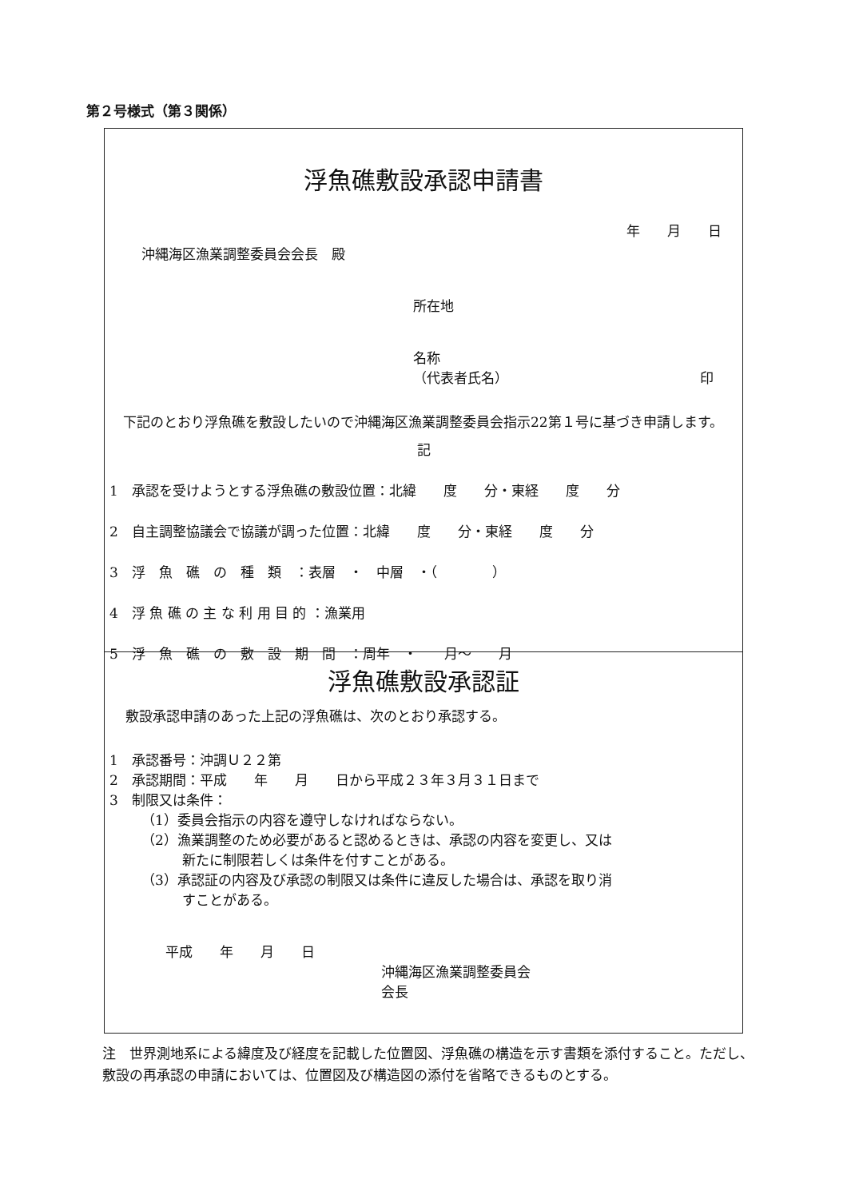第２号様式（第３関係）
浮魚礁敷設承認申請書
年　　月　　日
沖縄海区漁業調整委員会会長　殿
所在地
名称
（代表者氏名） 印
　下記のとおり浮魚礁を敷設したいので沖縄海区漁業調整委員会指示22第１号に基づき申請します。
記
1　承認を受けようとする浮魚礁の敷設位置：北緯　　度　　分・東経　　度　　分
2　自主調整協議会で協議が調った位置：北緯　　度　　分・東経　　度　　分
3　浮　魚　礁　の　種　類　：表層　・　中層　・（　　　　）
4　浮 魚 礁 の 主 な 利 用 目 的 ：漁業用
5　浮　魚　礁　の　敷　設　期　間　：周年　・　　月～　　月
浮魚礁敷設承認証
敷設承認申請のあった上記の浮魚礁は、次のとおり承認する。
1　承認番号：沖調Ｕ２２第
2　承認期間：平成　　年　　月　　日から平成２３年３月３１日まで
3　制限又は条件：
（1）委員会指示の内容を遵守しなければならない。
（2）漁業調整のため必要があると認めるときは、承認の内容を変更し、又は
　　　新たに制限若しくは条件を付すことがある。
（3）承認証の内容及び承認の制限又は条件に違反した場合は、承認を取り消
　　　すことがある。
平成　　年　　月　　日
沖縄海区漁業調整委員会
会長
注　世界測地系による緯度及び経度を記載した位置図、浮魚礁の構造を示す書類を添付すること。ただし、敷設の再承認の申請においては、位置図及び構造図の添付を省略できるものとする。